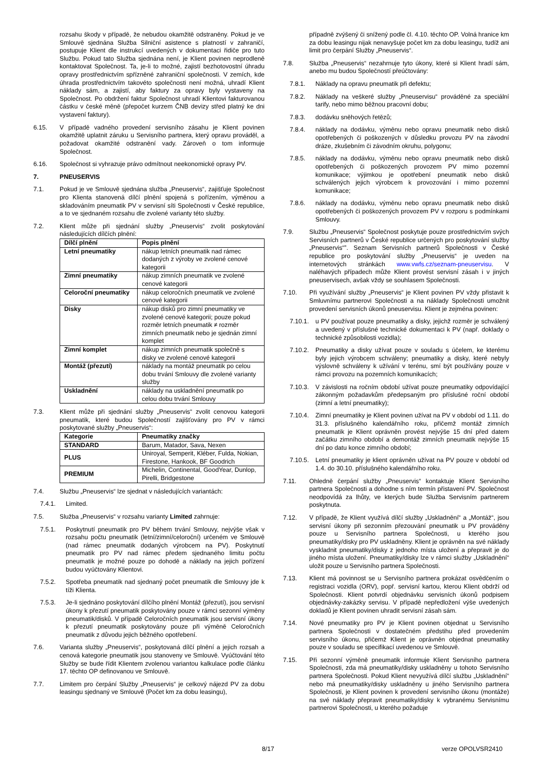rozsahu škody v případě, že nebudou okamžitě odstraněny. Pokud je ve Smlouvě sjednána Služba Silniční asistence s platností v zahraničí, postupuje Klient dle instrukcí uvedených v dokumentaci řidiče pro tuto Službu. Pokud tato Služba sjednána není, je Klient povinen neprodleně kontaktovat Společnost. Ta, je-li to možné, zajistí bezhotovostní úhradu opravy prostřednictvím spřízněné zahraniční společnosti. V zemích, kde úhrada prostřednictvím takovéto společnosti není možná, uhradí Klient náklady sám, a zajistí, aby faktury za opravy byly vystaveny na Společnost. Po obdržení faktur Společnost uhradí Klientovi fakturovanou částku v české měně (přepočet kurzem ČNB devizy střed platný ke dni vystavení faktury).
6.15. V případě vadného provedení servisního zásahu je Klient povinen okamžitě uplatnit záruku u Servisního partnera, který opravu prováděl, a požadovat okamžité odstranění vady. Zároveň o tom informuje Společnost.
6.16. Společnost si vyhrazuje právo odmítnout neekonomické opravy PV.
7. PNEUSERVIS
7.1. Pokud je ve Smlouvě sjednána služba „Pneuservis“, zajišťuje Společnost pro Klienta stanovená dílčí plnění spojená s pořízením, výměnou a skladováním pneumatik PV v servisní síti Společnosti v České republice, a to ve sjednaném rozsahu dle zvolené varianty této služby.
7.2. Klient může při sjednání služby „Pneuservis“ zvolit poskytování následujících dílčích plnění:
| Dílčí plnění | Popis plnění |
| --- | --- |
| Letní pneumatiky | nákup letních pneumatik nad rámec dodaných z výroby ve zvolené cenové kategorii |
| Zimní pneumatiky | nákup zimních pneumatik ve zvolené cenové kategorii |
| Celoroční pneumatiky | nákup celoročních pneumatik ve zvolené cenové kategorii |
| Disky | nákup disků pro zimní pneumatiky ve zvolené cenové kategorii; pouze pokud rozměr letních pneumatik ≠ rozměr zimních pneumatik nebo je sjednán zimní komplet |
| Zimní komplet | nákup zimních pneumatik společně s disky ve zvolené cenové kategorii |
| Montáž (přezutí) | náklady na montáž pneumatik po celou dobu trvání Smlouvy dle zvolené varianty služby |
| Uskladnění | náklady na uskladnění pneumatik po celou dobu trvání Smlouvy |
7.3. Klient může při sjednání služby „Pneuservis“ zvolit cenovou kategorii pneumatik, které budou Společností zajišťovány pro PV v rámci poskytované služby „Pneuservis“:
| Kategorie | Pneumatiky značky |
| --- | --- |
| STANDARD | Barum, Matador, Sava, Nexen |
| PLUS | Uniroyal, Semperit, Kléber, Fulda, Nokian, Firestone, Hankook, BF Goodrich |
| PREMIUM | Michelin, Continental, GoodYear, Dunlop, Pirelli, Bridgestone |
7.4. Službu „Pneuservis“ lze sjednat v následujících variantách:
7.4.1. Limited.
7.5. Služba „Pneuservis“ v rozsahu varianty Limited zahrnuje:
7.5.1. Poskytnutí pneumatik pro PV během trvání Smlouvy, nejvýše však v rozsahu počtu pneumatik (letní/zimní/celoroční) určeném ve Smlouvě (nad rámec pneumatik dodaných výrobcem na PV). Poskytnutí pneumatik pro PV nad rámec předem sjednaného limitu počtu pneumatik je možné pouze po dohodě a náklady na jejich pořízení budou vyúčtovány Klientovi.
7.5.2. Spotřeba pneumatik nad sjednaný počet pneumatik dle Smlouvy jde k tíži Klienta.
7.5.3. Je-li sjednáno poskytování dílčího plnění Montáž (přezutí), jsou servisní úkony k přezutí pneumatik poskytovány pouze v rámci sezonní výměny pneumatik/disků. V případě Celoročních pneumatik jsou servisní úkony k přezutí pneumatik poskytovány pouze při výměně Celoročních pneumatik z důvodu jejich běžného opotřebení.
7.6. Varianta služby „Pneuservis“, poskytovaná dílčí plnění a jejich rozsah a cenová kategorie pneumatik jsou stanoveny ve Smlouvě. Vyúčtování této Služby se bude řídit Klientem zvolenou variantou kalkulace podle článku 17. těchto OP definovanou ve Smlouvě.
7.7. Limitem pro čerpání Služby „Pneuservis“ je celkový nájezd PV za dobu leasingu sjednaný ve Smlouvě (Počet km za dobu leasingu),
případně zvýšený či snížený podle čl. 4.10. těchto OP. Volná hranice km za dobu leasingu nijak nenavyšuje počet km za dobu leasingu, tudíž ani limit pro čerpání Služby „Pneuservis“.
7.8. Služba „Pneuservis“ nezahrnuje tyto úkony, které si Klient hradí sám, anebo mu budou Společností přeúčtovány:
7.8.1. Náklady na opravu pneumatik při defektu;
7.8.2. Náklady na veškeré služby „Pneuservisu“ prováděné za speciální tarify, nebo mimo běžnou pracovní dobu;
7.8.3. dodávku sněhových řetězů;
7.8.4. náklady na dodávku, výměnu nebo opravu pneumatik nebo disků opotřebených či poškozených v důsledku provozu PV na závodní dráze, zkušebním či závodním okruhu, polygonu;
7.8.5. náklady na dodávku, výměnu nebo opravu pneumatik nebo disků opotřebených či poškozených provozem PV mimo pozemní komunikace; výjimkou je opotřebení pneumatik nebo disků schválených jejich výrobcem k provozování i mimo pozemní komunikace;
7.8.6. náklady na dodávku, výměnu nebo opravu pneumatik nebo disků opotřebených či poškozených provozem PV v rozporu s podmínkami Smlouvy.
7.9. Službu „Pneuservis“ Společnost poskytuje pouze prostřednictvím svých Servisních partnerů v České republice určených pro poskytování služby „Pneuservis“‟. Seznam Servisních partnerů Společnosti v České republice pro poskytování služby „Pneuservis“ je uveden na internetových stránkách www.vwfs.cz/seznam-pneuservisu. V naléhavých případech může Klient provést servisní zásah i v jiných pneuservisech, avšak vždy se souhlasem Společnosti.
7.10. Při využívání služby „Pneuservis“ je Klient povinen PV vždy přistavit k Smluvnímu partnerovi Společnosti a na náklady Společnosti umožnit provedení servisních úkonů pneuservisu. Klient je zejména povinen:
7.10.1. u PV používat pouze pneumatiky a disky, jejichž rozměr je schválený a uvedený v příslušné technické dokumentaci k PV (např. doklady o technické způsobilosti vozidla);
7.10.2. Pneumatiky a disky užívat pouze v souladu s účelem, ke kterému byly jejich výrobcem schváleny; pneumatiky a disky, které nebyly výslovně schváleny k užívání v terénu, smí být používány pouze v rámci provozu na pozemních komunikacích;
7.10.3. V závislosti na ročním období užívat pouze pneumatiky odpovídající zákonným požadavkům předepsaným pro příslušné roční období (zimní a letní pneumatiky);
7.10.4. Zimní pneumatiky je Klient povinen užívat na PV v období od 1.11. do 31.3. příslušného kalendářního roku, přičemž montáž zimních pneumatik je Klient oprávněn provést nejvýše 15 dní před datem začátku zimního období a demontáž zimních pneumatik nejvýše 15 dní po datu konce zimního období;
7.10.5. Letní pneumatiky je klient oprávněn užívat na PV pouze v období od 1.4. do 30.10. příslušného kalendářního roku.
7.11. Ohledně čerpání služby „Pneuservis“ kontaktuje Klient Servisního partnera Společnosti a dohodne s ním termín přistavení PV. Společnost neodpovídá za lhůty, ve kterých bude Služba Servisním partnerem poskytnuta.
7.12. V případě, že Klient využívá dílčí služby „Uskladnění“ a „Montáž“, jsou servisní úkony při sezonním přezouvání pneumatik u PV prováděny pouze u Servisního partnera Společnosti, u kterého jsou pneumatiky/disky pro PV uskladněny. Klient je oprávněn na své náklady vyskladnit pneumatiky/disky z jednoho místa uložení a přepravit je do jiného místa uložení. Pneumatiky/disky lze v rámci služby „Uskladnění“ uložit pouze u Servisního partnera Společnosti.
7.13. Klient má povinnost se u Servisního partnera prokázat osvědčením o registraci vozidla (ORV), popř. servisní kartou, kterou Klient obdrží od Společnosti. Klient potvrdí objednávku servisních úkonů podpisem objednávky-zakázky servisu. V případě nepředložení výše uvedených dokladů je Klient povinen uhradit servisní zásah sám.
7.14. Nové pneumatiky pro PV je Klient povinen objednat u Servisního partnera Společnosti v dostatečném předstihu před provedením servisního úkonu, přičemž Klient je oprávněn objednat pneumatiky pouze v souladu se specifikací uvedenou ve Smlouvě.
7.15. Při sezonní výměně pneumatik informuje Klient Servisního partnera Společnosti, zda má pneumatiky/disky uskladněny u tohoto Servisního partnera Společnosti. Pokud Klient nevyužívá dílčí službu „Uskladnění“ nebo má pneumatiky/disky uskladněny u jiného Servisního partnera Společnosti, je Klient povinen k provedení servisního úkonu (montáže) na své náklady přepravit pneumatiky/disky k vybranému Servisnímu partnerovi Společnosti, u kterého požaduje
8/17 verze OPOLVSR2410